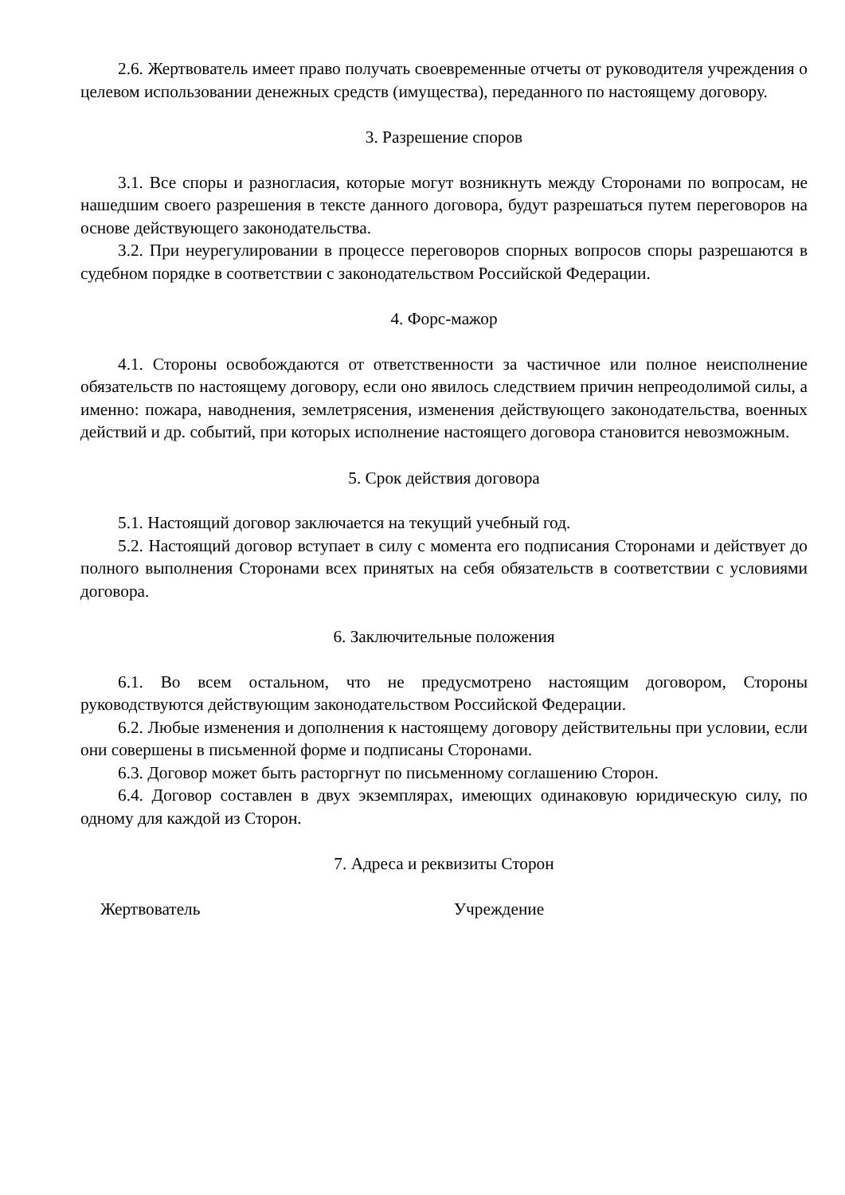2.6. Жертвователь имеет право получать своевременные отчеты от руководителя учреждения о целевом использовании денежных средств (имущества), переданного по настоящему договору.
3. Разрешение споров
3.1. Все споры и разногласия, которые могут возникнуть между Сторонами по вопросам, не нашедшим своего разрешения в тексте данного договора, будут разрешаться путем переговоров на основе действующего законодательства.
3.2. При неурегулировании в процессе переговоров спорных вопросов споры разрешаются в судебном порядке в соответствии с законодательством Российской Федерации.
4. Форс-мажор
4.1. Стороны освобождаются от ответственности за частичное или полное неисполнение обязательств по настоящему договору, если оно явилось следствием причин непреодолимой силы, а именно: пожара, наводнения, землетрясения, изменения действующего законодательства, военных действий и др. событий, при которых исполнение настоящего договора становится невозможным.
5. Срок действия договора
5.1. Настоящий договор заключается на текущий учебный год.
5.2. Настоящий договор вступает в силу с момента его подписания Сторонами и действует до полного выполнения Сторонами всех принятых на себя обязательств в соответствии с условиями договора.
6. Заключительные положения
6.1. Во всем остальном, что не предусмотрено настоящим договором, Стороны руководствуются действующим законодательством Российской Федерации.
6.2. Любые изменения и дополнения к настоящему договору действительны при условии, если они совершены в письменной форме и подписаны Сторонами.
6.3. Договор может быть расторгнут по письменному соглашению Сторон.
6.4. Договор составлен в двух экземплярах, имеющих одинаковую юридическую силу, по одному для каждой из Сторон.
7. Адреса и реквизиты Сторон
Жертвователь Учреждение